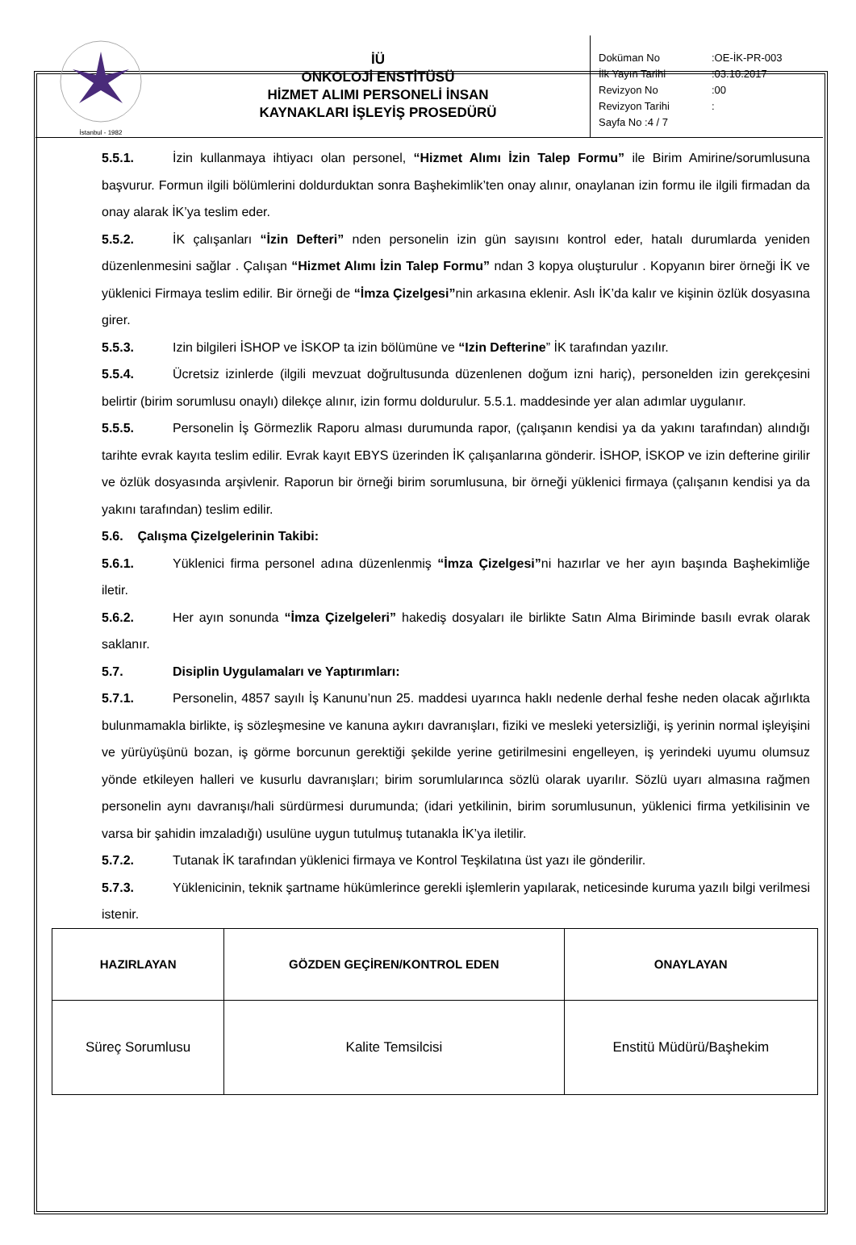| İstanbul - 1982 | İÜ ONKOLOJİ ENSTİTÜSÜ HİZMET ALIMI PERSONELİ İNSAN KAYNAKLARI İŞLEYİŞ PROSEDÜRÜ | Doküman No :OE-İK-PR-003 İlk Yayın Tarihi :03.10.2017 Revizyon No :00 Revizyon Tarihi : Sayfa No :4 / 7 |
5.5.1. İzin kullanmaya ihtiyacı olan personel, “Hizmet Alımı İzin Talep Formu” ile Birim Amirine/sorumlusuna başvurur. Formun ilgili bölümlerini doldurduktan sonra Başhekimlik’ten onay alınır, onaylanan izin formu ile ilgili firmadan da onay alarak İK’ya teslim eder.
5.5.2. İK çalışanları “İzin Defteri” nden personelin izin gün sayısını kontrol eder, hatalı durumlarda yeniden düzenlenmesini sağlar . Çalışan “Hizmet Alımı İzin Talep Formu” ndan 3 kopya oluşturulur . Kopyanın birer örneği İK ve yüklenici Firmaya teslim edilir. Bir örneği de “İmza Çizelgesi”nin arkasına eklenir. Aslı İK’da kalır ve kişinin özlük dosyasına girer.
5.5.3. Izin bilgileri İSHOP ve İSKOP ta izin bölümüne ve “Izin Defterine” İK tarafından yazılır.
5.5.4. Ücretsiz izinlerde (ilgili mevzuat doğrultusunda düzenlenen doğum izni hariç), personelden izin gerekçesini belirtir (birim sorumlusu onaylı) dilekçe alınır, izin formu doldurulur. 5.5.1. maddesinde yer alan adımlar uygulanır.
5.5.5. Personelin İş Görmezlik Raporu alması durumunda rapor, (çalışanın kendisi ya da yakını tarafından) alındığı tarihte evrak kayıta teslim edilir. Evrak kayıt EBYS üzerinden İK çalışanlarına gönderir. İSHOP, İSKOP ve izin defterine girilir ve özlük dosyasında arşivlenir. Raporun bir örneği birim sorumlusuna, bir örneği yüklenici firmaya (çalışanın kendisi ya da yakını tarafından) teslim edilir.
5.6. Çalışma Çizelgelerinin Takibi:
5.6.1. Yüklenici firma personel adına düzenlenmiş “İmza Çizelgesi”ni hazırlar ve her ayın başında Başhekimliğe iletir.
5.6.2. Her ayın sonunda “İmza Çizelgeleri” hakediş dosyaları ile birlikte Satın Alma Biriminde basılı evrak olarak saklanır.
5.7. Disiplin Uygulamaları ve Yaptırımları:
5.7.1. Personelin, 4857 sayılı İş Kanunu’nun 25. maddesi uyarınca haklı nedenle derhal feshe neden olacak ağırlıkta bulunmamakla birlikte, iş sözleşmesine ve kanuna aykırı davranışları, fiziki ve mesleki yetersizliği, iş yerinin normal işleyişini ve yürüyüşünü bozan, iş görme borcunun gerektiği şekilde yerine getirilmesini engelleyen, iş yerindeki uyumu olumsuz yönde etkileyen halleri ve kusurlu davranışları; birim sorumlularınca sözlü olarak uyarılır. Sözlü uyarı almasına rağmen personelin aynı davranışı/hali sürdürmesi durumunda; (idari yetkilinin, birim sorumlusunun, yüklenici firma yetkilisinin ve varsa bir şahidin imzaladığı) usulüne uygun tutulmuş tutanakla İK’ya iletilir.
5.7.2. Tutanak İK tarafından yüklenici firmaya ve Kontrol Teşkilatına üst yazı ile gönderilir.
5.7.3. Yüklenicinin, teknik şartname hükümlerince gerekli işlemlerin yapılarak, neticesinde kuruma yazılı bilgi verilmesi istenir.
| HAZIRLAYAN | GÖZDEN GEÇİREN/KONTROL EDEN | ONAYLAYAN |
| --- | --- | --- |
| Süreç Sorumlusu | Kalite Temsilcisi | Enstitü Müdürü/Başhekim |